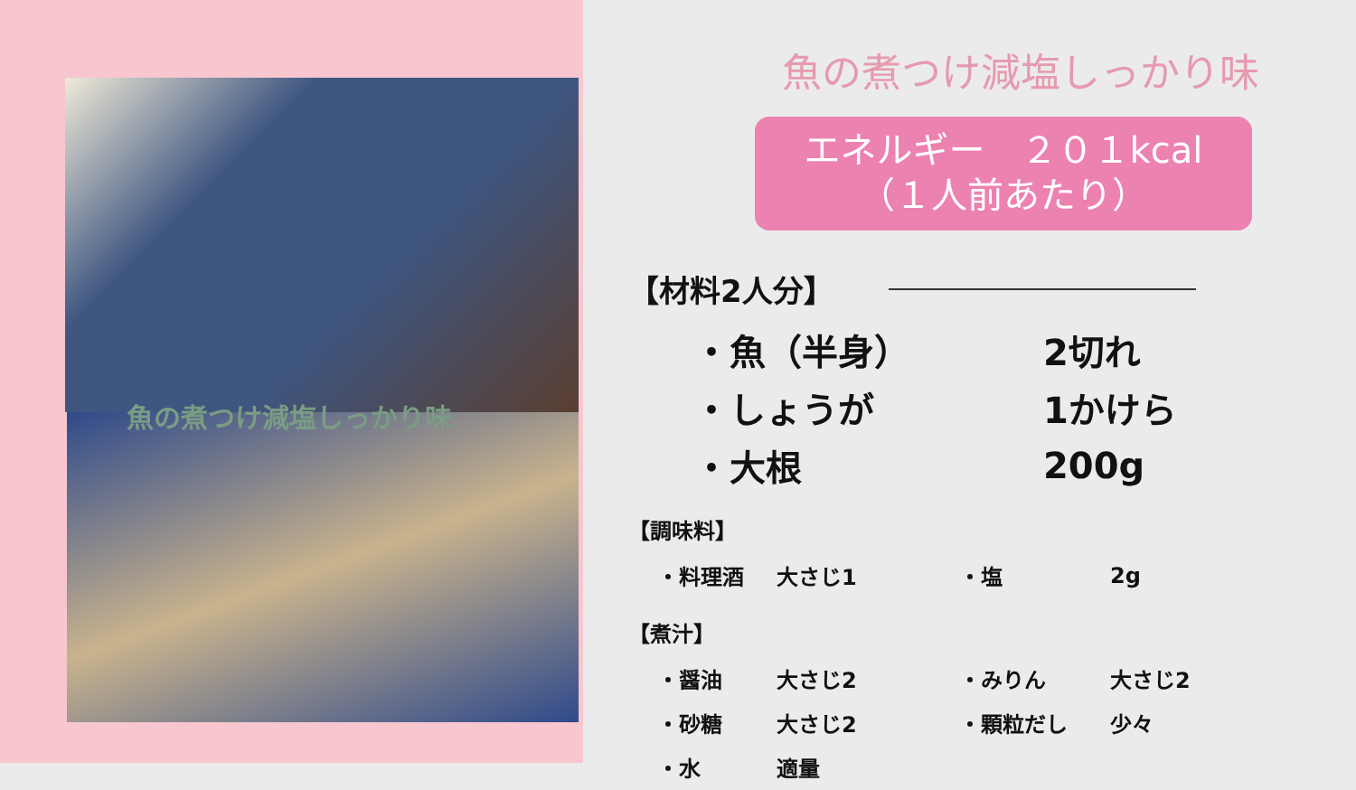魚の煮つけ減塩しっかり味
魚の煮つけ減塩しっかり味
エネルギー　２０１kcal
（１人前あたり）
【材料2人分】
| ・魚（半身） | 2切れ |
| ・しょうが | 1かけら |
| ・大根 | 200g |
【調味料】
| ・料理酒 | 大さじ1 | ・塩 | 2g |
【煮汁】
| ・醤油 | 大さじ2 | ・みりん | 大さじ2 |
| ・砂糖 | 大さじ2 | ・顆粒だし | 少々 |
| ・水 | 適量 | | |